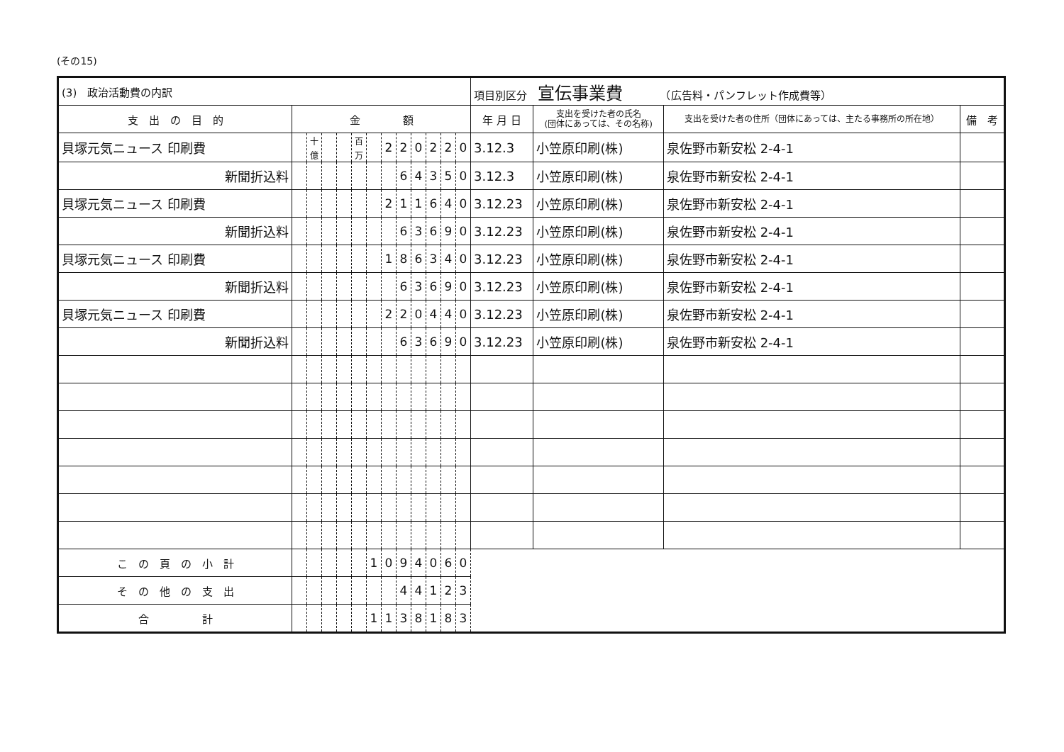(その15)
| (3) 政治活動費の内訳 | | | | | | | | | | | | | 項目別区分 宣伝事業費 （広告料・パンフレット作成費等） | | | |
| 支 出 の 目 的 | 金 額 | | | | | | | | | | | | 年 月 日 | 支出を受けた者の氏名 (団体にあっては、その名称) | 支出を受けた者の住所（団体にあっては、主たる事務所の所在地） | 備 考 |
| 貝塚元気ニュース 印刷費 | | 十億 | | | 百万 | | 2 | 2 | 0 | 2 | 2 | 0 | 3.12.3 | 小笠原印刷(株) | 泉佐野市新安松 2-4-1 | |
| 新聞折込料 | | | | | | | | 6 | 4 | 3 | 5 | 0 | 3.12.3 | 小笠原印刷(株) | 泉佐野市新安松 2-4-1 | |
| 貝塚元気ニュース 印刷費 | | | | | | | 2 | 1 | 1 | 6 | 4 | 0 | 3.12.23 | 小笠原印刷(株) | 泉佐野市新安松 2-4-1 | |
| 新聞折込料 | | | | | | | | 6 | 3 | 6 | 9 | 0 | 3.12.23 | 小笠原印刷(株) | 泉佐野市新安松 2-4-1 | |
| 貝塚元気ニュース 印刷費 | | | | | | | 1 | 8 | 6 | 3 | 4 | 0 | 3.12.23 | 小笠原印刷(株) | 泉佐野市新安松 2-4-1 | |
| 新聞折込料 | | | | | | | | 6 | 3 | 6 | 9 | 0 | 3.12.23 | 小笠原印刷(株) | 泉佐野市新安松 2-4-1 | |
| 貝塚元気ニュース 印刷費 | | | | | | | 2 | 2 | 0 | 4 | 4 | 0 | 3.12.23 | 小笠原印刷(株) | 泉佐野市新安松 2-4-1 | |
| 新聞折込料 | | | | | | | | 6 | 3 | 6 | 9 | 0 | 3.12.23 | 小笠原印刷(株) | 泉佐野市新安松 2-4-1 | |
| こ の 頁 の 小 計 | | | | | | 1 | 0 | 9 | 4 | 0 | 6 | 0 | | | | |
| そ の 他 の 支 出 | | | | | | | | 4 | 4 | 1 | 2 | 3 | | | | |
| 合 計 | | | | | | 1 | 1 | 3 | 8 | 1 | 8 | 3 | | | | |